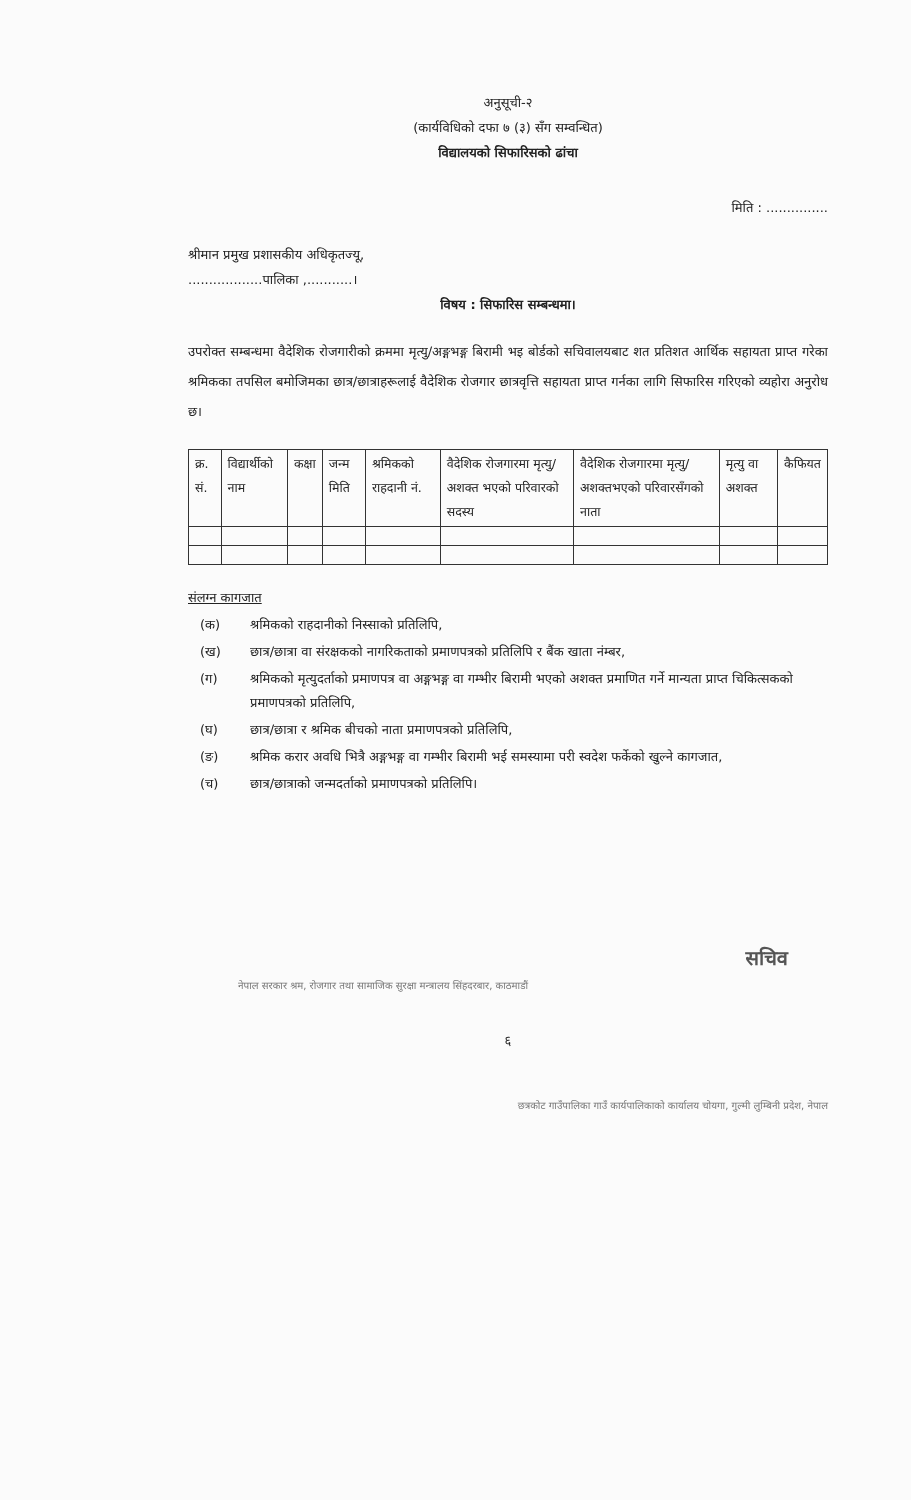अनुसूची-२
(कार्यविधिको दफा ७ (३) सँग सम्वन्धित)
विद्यालयको सिफारिसको ढांचा
मिति : ...............
श्रीमान प्रमुख प्रशासकीय अधिकृतज्यू,
..................पालिका ,...........।
विषय : सिफारिस सम्बन्धमा।
उपरोक्त सम्बन्धमा वैदेशिक रोजगारीको क्रममा मृत्यु/अङ्गभङ्ग बिरामी भइ बोर्डको सचिवालयबाट शत प्रतिशत आर्थिक सहायता प्राप्त गरेका श्रमिकका तपसिल बमोजिमका छात्र/छात्राहरूलाई वैदेशिक रोजगार छात्रवृत्ति सहायता प्राप्त गर्नका लागि सिफारिस गरिएको व्यहोरा अनुरोध छ।
| क्र. सं. | विद्यार्थीको नाम | कक्षा | जन्म मिति | श्रमिकको राहदानी नं. | वैदेशिक रोजगारमा मृत्यु/अशक्त भएको परिवारको सदस्य | वैदेशिक रोजगारमा मृत्यु/अशक्तभएको परिवारसँगको नाता | मृत्यु वा अशक्त | कैफियत |
संलग्न कागजात
(क) श्रमिकको राहदानीको निस्साको प्रतिलिपि,
(ख) छात्र/छात्रा वा संरक्षकको नागरिकताको प्रमाणपत्रको प्रतिलिपि र बैंक खाता नंम्बर,
(ग) श्रमिकको मृत्युदर्ताको प्रमाणपत्र वा अङ्गभङ्ग वा गम्भीर बिरामी भएको अशक्त प्रमाणित गर्ने मान्यता प्राप्त चिकित्सकको प्रमाणपत्रको प्रतिलिपि,
(घ) छात्र/छात्रा र श्रमिक बीचको नाता प्रमाणपत्रको प्रतिलिपि,
(ङ) श्रमिक करार अवधि भित्रै अङ्गभङ्ग वा गम्भीर बिरामी भई समस्यामा परी स्वदेश फर्केको खुल्ने कागजात,
(च) छात्र/छात्राको जन्मदर्ताको प्रमाणपत्रको प्रतिलिपि।
सचिव
नेपाल सरकार श्रम, रोजगार तथा सामाजिक सुरक्षा मन्त्रालय सिंहदरबार, काठमाडौं
६
छत्रकोट गाउँपालिका गाउँ कार्यपालिकाको कार्यालय चोयगा, गुल्मी लुम्बिनी प्रदेश, नेपाल